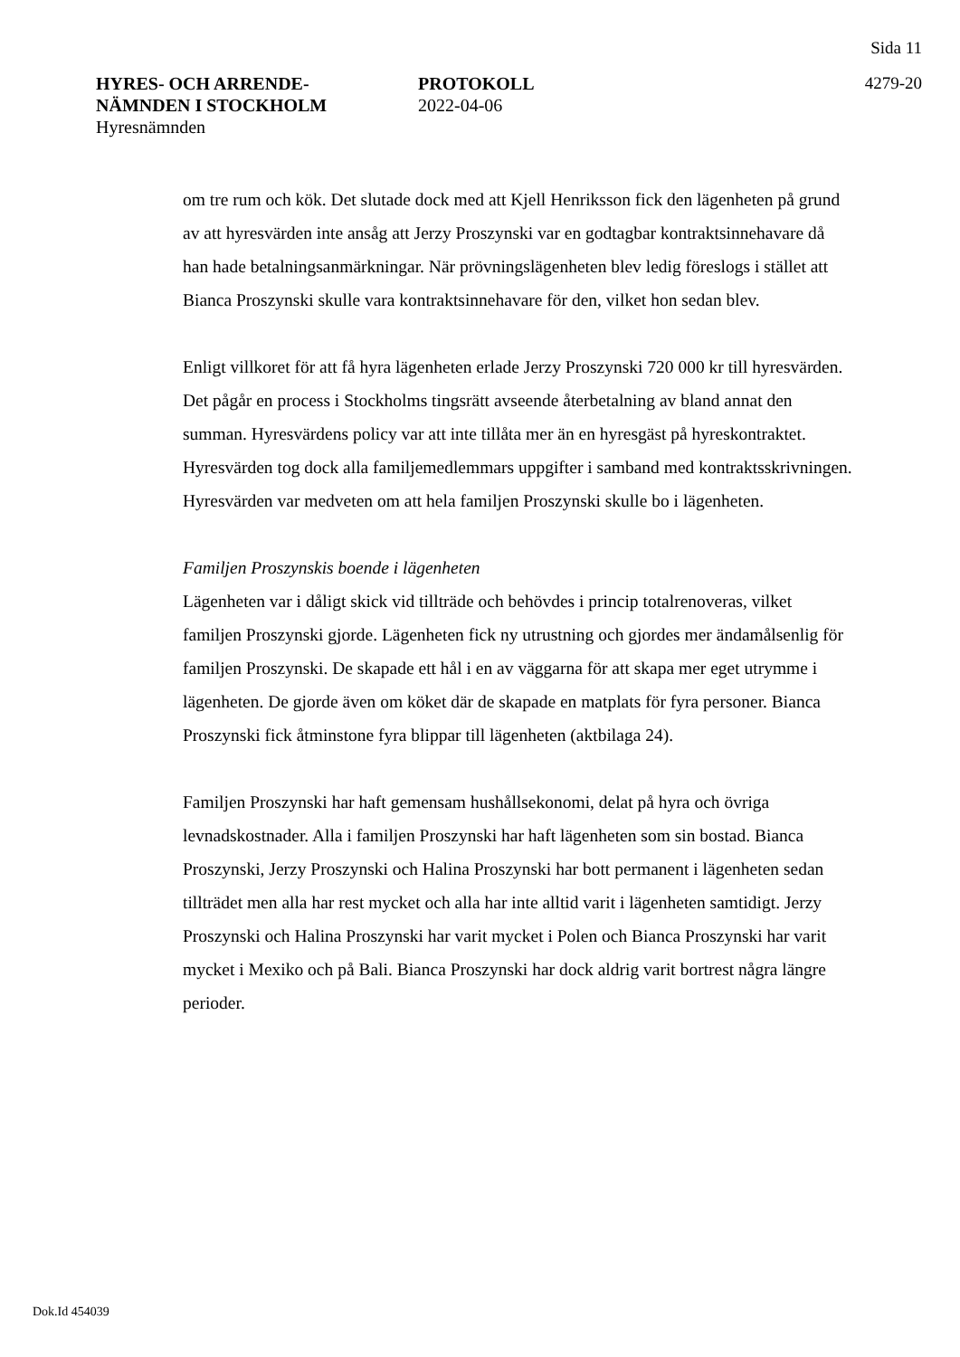Sida 11
HYRES- OCH ARRENDE-
NÄMNDEN I STOCKHOLM
Hyresnämnden
PROTOKOLL
2022-04-06
4279-20
om tre rum och kök. Det slutade dock med att Kjell Henriksson fick den lägenheten på grund av att hyresvärden inte ansåg att Jerzy Proszynski var en godtagbar kontraktsinnehavare då han hade betalningsanmärkningar. När prövningslägenheten blev ledig föreslogs i stället att Bianca Proszynski skulle vara kontraktsinnehavare för den, vilket hon sedan blev.
Enligt villkoret för att få hyra lägenheten erlade Jerzy Proszynski 720 000 kr till hyresvärden. Det pågår en process i Stockholms tingsrätt avseende återbetalning av bland annat den summan. Hyresvärdens policy var att inte tillåta mer än en hyresgäst på hyreskontraktet. Hyresvärden tog dock alla familjemedlemmars uppgifter i samband med kontraktsskrivningen. Hyresvärden var medveten om att hela familjen Proszynski skulle bo i lägenheten.
Familjen Proszynskis boende i lägenheten
Lägenheten var i dåligt skick vid tillträde och behövdes i princip totalrenoveras, vilket familjen Proszynski gjorde. Lägenheten fick ny utrustning och gjordes mer ändamålsenlig för familjen Proszynski. De skapade ett hål i en av väggarna för att skapa mer eget utrymme i lägenheten. De gjorde även om köket där de skapade en matplats för fyra personer. Bianca Proszynski fick åtminstone fyra blippar till lägenheten (aktbilaga 24).
Familjen Proszynski har haft gemensam hushållsekonomi, delat på hyra och övriga levnadskostnader. Alla i familjen Proszynski har haft lägenheten som sin bostad. Bianca Proszynski, Jerzy Proszynski och Halina Proszynski har bott permanent i lägenheten sedan tillträdet men alla har rest mycket och alla har inte alltid varit i lägenheten samtidigt. Jerzy Proszynski och Halina Proszynski har varit mycket i Polen och Bianca Proszynski har varit mycket i Mexiko och på Bali. Bianca Proszynski har dock aldrig varit bortrest några längre perioder.
Dok.Id 454039